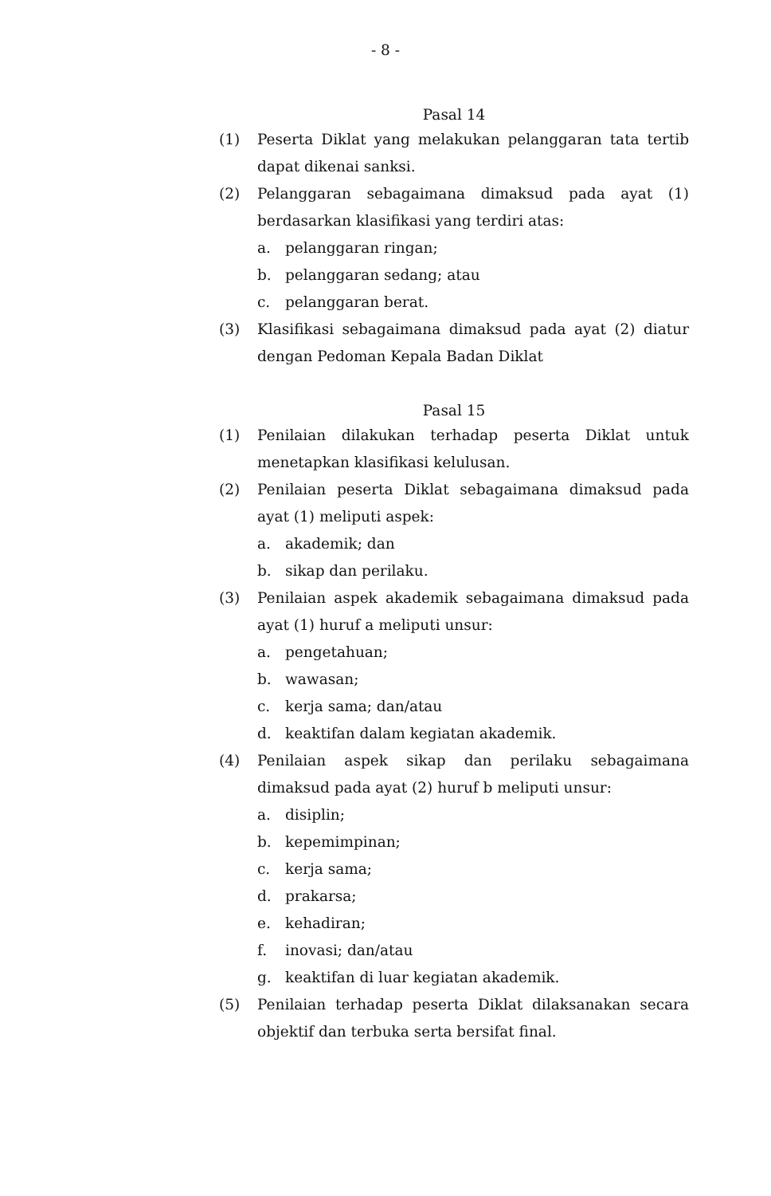- 8 -
Pasal 14
(1) Peserta Diklat yang melakukan pelanggaran tata tertib dapat dikenai sanksi.
(2) Pelanggaran sebagaimana dimaksud pada ayat (1) berdasarkan klasifikasi yang terdiri atas:
a. pelanggaran ringan;
b. pelanggaran sedang; atau
c. pelanggaran berat.
(3) Klasifikasi sebagaimana dimaksud pada ayat (2) diatur dengan Pedoman Kepala Badan Diklat
Pasal 15
(1) Penilaian dilakukan terhadap peserta Diklat untuk menetapkan klasifikasi kelulusan.
(2) Penilaian peserta Diklat sebagaimana dimaksud pada ayat (1) meliputi aspek:
a. akademik; dan
b. sikap dan perilaku.
(3) Penilaian aspek akademik sebagaimana dimaksud pada ayat (1) huruf a meliputi unsur:
a. pengetahuan;
b. wawasan;
c. kerja sama; dan/atau
d. keaktifan dalam kegiatan akademik.
(4) Penilaian aspek sikap dan perilaku sebagaimana dimaksud pada ayat (2) huruf b meliputi unsur:
a. disiplin;
b. kepemimpinan;
c. kerja sama;
d. prakarsa;
e. kehadiran;
f. inovasi; dan/atau
g. keaktifan di luar kegiatan akademik.
(5) Penilaian terhadap peserta Diklat dilaksanakan secara objektif dan terbuka serta bersifat final.